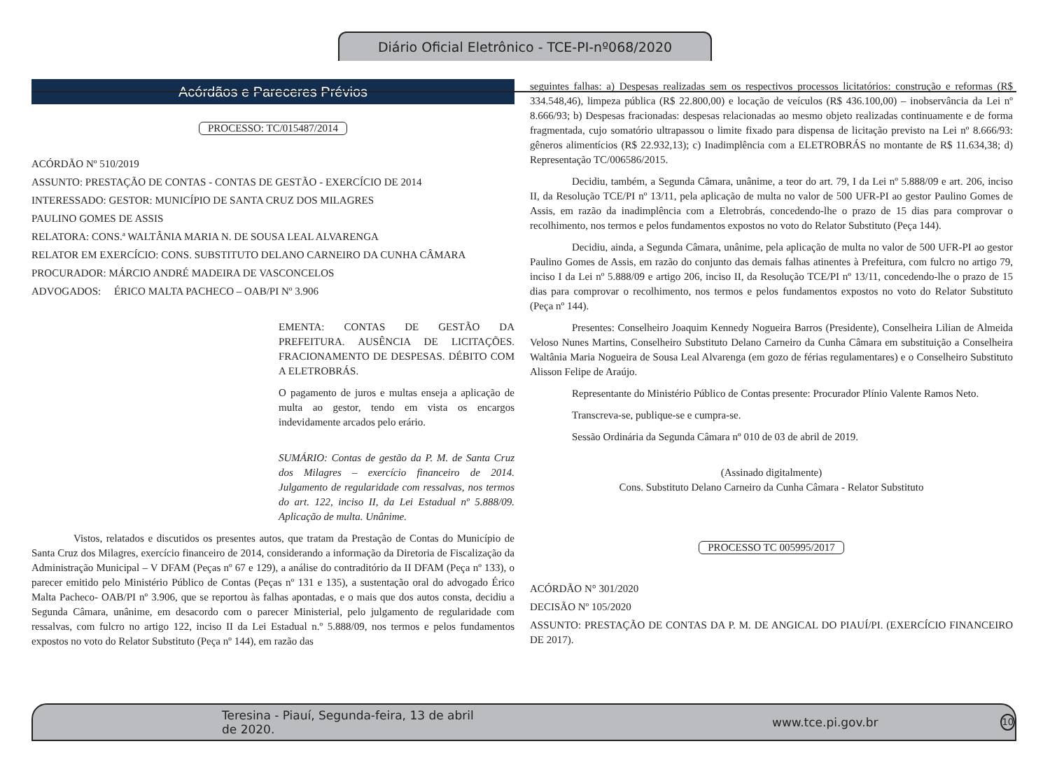Diário Oficial Eletrônico - TCE-PI-nº068/2020
Acórdãos e Pareceres Prévios
PROCESSO: TC/015487/2014
ACÓRDÃO Nº 510/2019
ASSUNTO: PRESTAÇÃO DE CONTAS - CONTAS DE GESTÃO - EXERCÍCIO DE 2014
INTERESSADO: GESTOR: MUNICÍPIO DE SANTA CRUZ DOS MILAGRES
PAULINO GOMES DE ASSIS
RELATORA: CONS.ª WALTÂNIA MARIA N. DE SOUSA LEAL ALVARENGA
RELATOR EM EXERCÍCIO: CONS. SUBSTITUTO DELANO CARNEIRO DA CUNHA CÂMARA
PROCURADOR: MÁRCIO ANDRÉ MADEIRA DE VASCONCELOS
ADVOGADOS: ÉRICO MALTA PACHECO – OAB/PI Nº 3.906
EMENTA: CONTAS DE GESTÃO DA PREFEITURA. AUSÊNCIA DE LICITAÇÕES. FRACIONAMENTO DE DESPESAS. DÉBITO COM A ELETROBRÁS.
O pagamento de juros e multas enseja a aplicação de multa ao gestor, tendo em vista os encargos indevidamente arcados pelo erário.
SUMÁRIO: Contas de gestão da P. M. de Santa Cruz dos Milagres – exercício financeiro de 2014. Julgamento de regularidade com ressalvas, nos termos do art. 122, inciso II, da Lei Estadual nº 5.888/09. Aplicação de multa. Unânime.
Vistos, relatados e discutidos os presentes autos, que tratam da Prestação de Contas do Município de Santa Cruz dos Milagres, exercício financeiro de 2014, considerando a informação da Diretoria de Fiscalização da Administração Municipal – V DFAM (Peças nº 67 e 129), a análise do contraditório da II DFAM (Peça nº 133), o parecer emitido pelo Ministério Público de Contas (Peças nº 131 e 135), a sustentação oral do advogado Érico Malta Pacheco- OAB/PI nº 3.906, que se reportou às falhas apontadas, e o mais que dos autos consta, decidiu a Segunda Câmara, unânime, em desacordo com o parecer Ministerial, pelo julgamento de regularidade com ressalvas, com fulcro no artigo 122, inciso II da Lei Estadual n.º 5.888/09, nos termos e pelos fundamentos expostos no voto do Relator Substituto (Peça nº 144), em razão das
seguintes falhas: a) Despesas realizadas sem os respectivos processos licitatórios: construção e reformas (R$ 334.548,46), limpeza pública (R$ 22.800,00) e locação de veículos (R$ 436.100,00) – inobservância da Lei nº 8.666/93; b) Despesas fracionadas: despesas relacionadas ao mesmo objeto realizadas continuamente e de forma fragmentada, cujo somatório ultrapassou o limite fixado para dispensa de licitação previsto na Lei nº 8.666/93: gêneros alimentícios (R$ 22.932,13); c) Inadimplência com a ELETROBRÁS no montante de R$ 11.634,38; d) Representação TC/006586/2015.
Decidiu, também, a Segunda Câmara, unânime, a teor do art. 79, I da Lei nº 5.888/09 e art. 206, inciso II, da Resolução TCE/PI nº 13/11, pela aplicação de multa no valor de 500 UFR-PI ao gestor Paulino Gomes de Assis, em razão da inadimplência com a Eletrobrás, concedendo-lhe o prazo de 15 dias para comprovar o recolhimento, nos termos e pelos fundamentos expostos no voto do Relator Substituto (Peça 144).
Decidiu, ainda, a Segunda Câmara, unânime, pela aplicação de multa no valor de 500 UFR-PI ao gestor Paulino Gomes de Assis, em razão do conjunto das demais falhas atinentes à Prefeitura, com fulcro no artigo 79, inciso I da Lei nº 5.888/09 e artigo 206, inciso II, da Resolução TCE/PI nº 13/11, concedendo-lhe o prazo de 15 dias para comprovar o recolhimento, nos termos e pelos fundamentos expostos no voto do Relator Substituto (Peça nº 144).
Presentes: Conselheiro Joaquim Kennedy Nogueira Barros (Presidente), Conselheira Lilian de Almeida Veloso Nunes Martins, Conselheiro Substituto Delano Carneiro da Cunha Câmara em substituição a Conselheira Waltânia Maria Nogueira de Sousa Leal Alvarenga (em gozo de férias regulamentares) e o Conselheiro Substituto Alisson Felipe de Araújo.
Representante do Ministério Público de Contas presente: Procurador Plínio Valente Ramos Neto.
Transcreva-se, publique-se e cumpra-se.
Sessão Ordinária da Segunda Câmara nº 010 de 03 de abril de 2019.
(Assinado digitalmente)
Cons. Substituto Delano Carneiro da Cunha Câmara - Relator Substituto
PROCESSO TC 005995/2017
ACÓRDÃO N° 301/2020
DECISÃO Nº 105/2020
ASSUNTO: PRESTAÇÃO DE CONTAS DA P. M. DE ANGICAL DO PIAUÍ/PI. (EXERCÍCIO FINANCEIRO DE 2017).
Teresina - Piauí, Segunda-feira, 13 de abril de 2020. www.tce.pi.gov.br 10